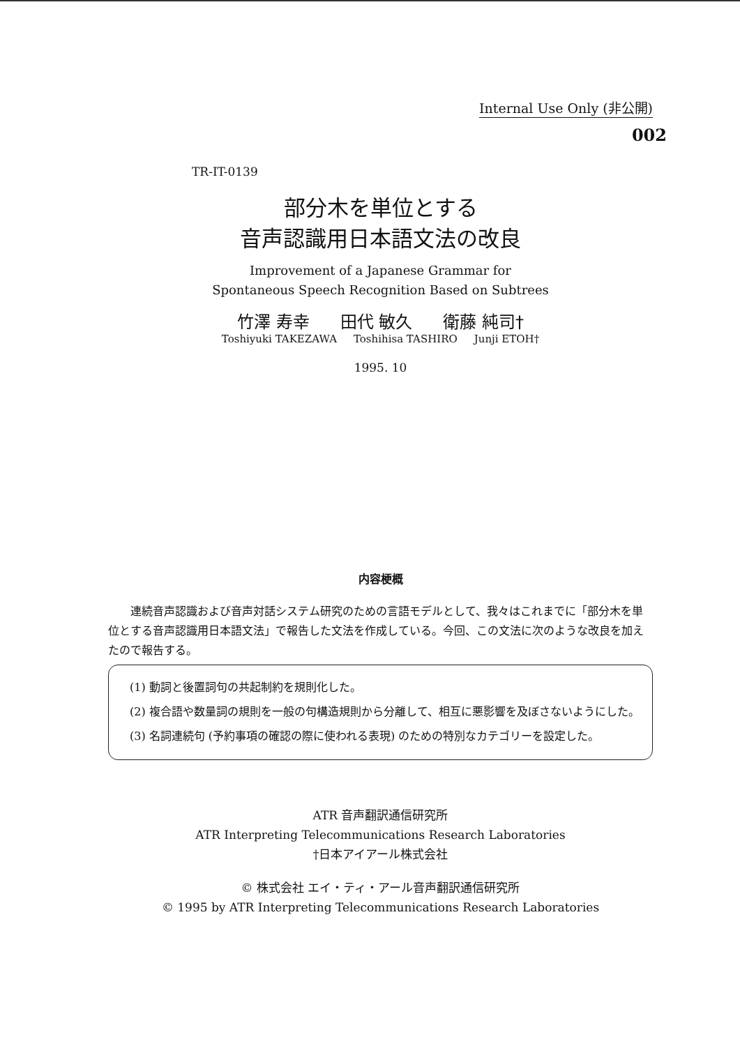Internal Use Only (非公開)
002
TR-IT-0139
部分木を単位とする
音声認識用日本語文法の改良
Improvement of a Japanese Grammar for
Spontaneous Speech Recognition Based on Subtrees
竹澤 寿幸 田代 敏久 衛藤 純司†
Toshiyuki TAKEZAWA Toshihisa TASHIRO Junji ETOH†
1995. 10
内容梗概
連続音声認識および音声対話システム研究のための言語モデルとして、我々はこれまでに「部分木を単位とする音声認識用日本語文法」で報告した文法を作成している。今回、この文法に次のような改良を加えたので報告する。
(1) 動詞と後置詞句の共起制約を規則化した。
(2) 複合語や数量詞の規則を一般の句構造規則から分離して、相互に悪影響を及ぼさないようにした。
(3) 名詞連続句 (予約事項の確認の際に使われる表現) のための特別なカテゴリーを設定した。
ATR 音声翻訳通信研究所
ATR Interpreting Telecommunications Research Laboratories
†日本アイアール株式会社
© 株式会社 エイ・ティ・アール音声翻訳通信研究所
© 1995 by ATR Interpreting Telecommunications Research Laboratories